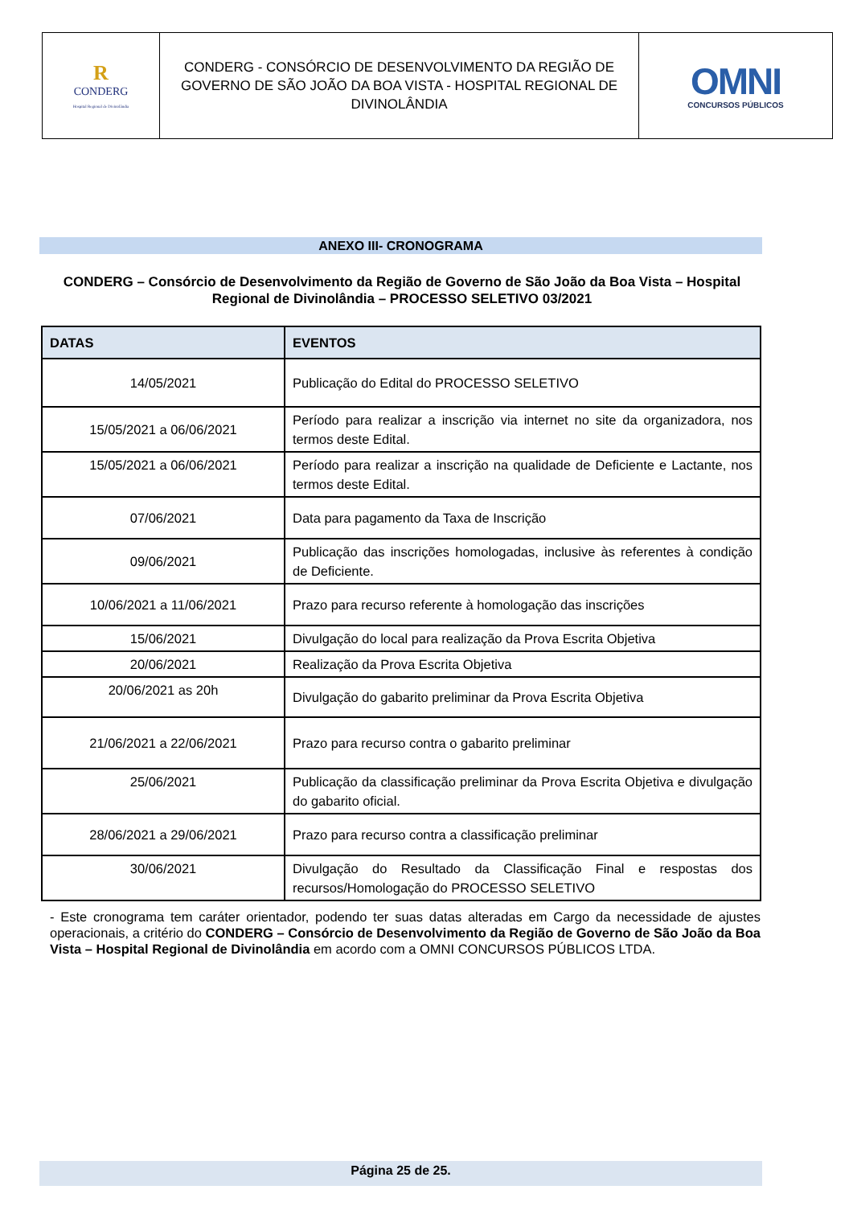| R CONDERG Hospital Regional de Divinolândia | CONDERG - CONSÓRCIO DE DESENVOLVIMENTO DA REGIÃO DE GOVERNO DE SÃO JOÃO DA BOA VISTA - HOSPITAL REGIONAL DE DIVINOLÂNDIA | OMNI CONCURSOS PÚBLICOS |
ANEXO III- CRONOGRAMA
CONDERG – Consórcio de Desenvolvimento da Região de Governo de São João da Boa Vista – Hospital Regional de Divinolândia – PROCESSO SELETIVO 03/2021
| DATAS | EVENTOS |
| --- | --- |
| 14/05/2021 | Publicação do Edital do PROCESSO SELETIVO |
| 15/05/2021 a 06/06/2021 | Período para realizar a inscrição via internet no site da organizadora, nos termos deste Edital. |
| 15/05/2021 a 06/06/2021 | Período para realizar a inscrição na qualidade de Deficiente e Lactante, nos termos deste Edital. |
| 07/06/2021 | Data para pagamento da Taxa de Inscrição |
| 09/06/2021 | Publicação das inscrições homologadas, inclusive às referentes à condição de Deficiente. |
| 10/06/2021 a 11/06/2021 | Prazo para recurso referente à homologação das inscrições |
| 15/06/2021 | Divulgação do local para realização da Prova Escrita Objetiva |
| 20/06/2021 | Realização da Prova Escrita Objetiva |
| 20/06/2021 as 20h | Divulgação do gabarito preliminar da Prova Escrita Objetiva |
| 21/06/2021 a 22/06/2021 | Prazo para recurso contra o gabarito preliminar |
| 25/06/2021 | Publicação da classificação preliminar da Prova Escrita Objetiva e divulgação do gabarito oficial. |
| 28/06/2021 a 29/06/2021 | Prazo para recurso contra a classificação preliminar |
| 30/06/2021 | Divulgação do Resultado da Classificação Final e respostas dos recursos/Homologação do PROCESSO SELETIVO |
- Este cronograma tem caráter orientador, podendo ter suas datas alteradas em Cargo da necessidade de ajustes operacionais, a critério do CONDERG – Consórcio de Desenvolvimento da Região de Governo de São João da Boa Vista – Hospital Regional de Divinolândia em acordo com a OMNI CONCURSOS PÚBLICOS LTDA.
Página 25 de 25.